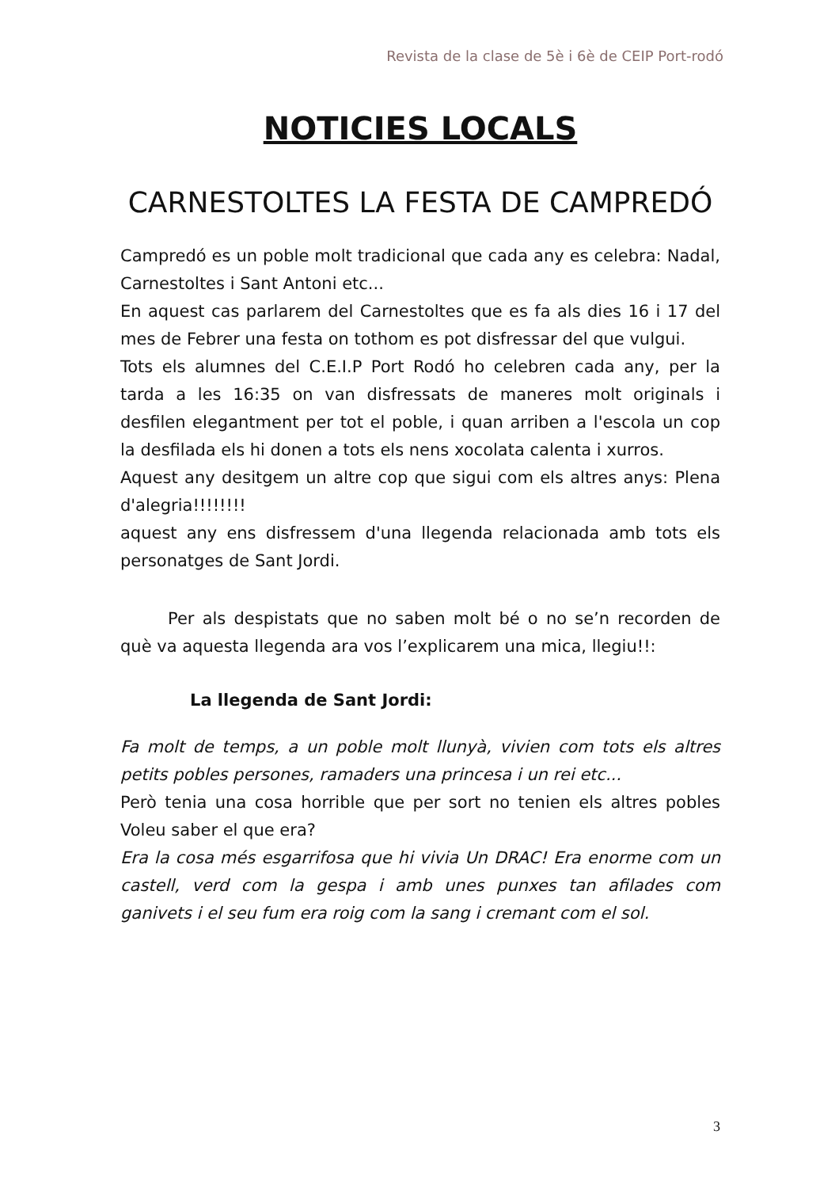Revista de la clase de 5è i 6è de CEIP Port-rodó
NOTICIES LOCALS
CARNESTOLTES LA FESTA DE CAMPREDÓ
Campredó es un poble molt tradicional que cada any es celebra: Nadal, Carnestoltes i Sant Antoni etc...
En aquest cas parlarem del Carnestoltes que es fa als dies 16 i 17 del mes de Febrer una festa on tothom es pot disfressar del que vulgui.
Tots els alumnes del C.E.I.P Port Rodó ho celebren cada any, per la tarda a les 16:35 on van disfressats de maneres molt originals i desfilen elegantment per tot el poble, i quan arriben a l'escola un cop la desfilada els hi donen a tots els nens xocolata calenta i xurros.
Aquest any desitgem un altre cop que sigui com els altres anys: Plena d'alegria!!!!!!!!
aquest any ens disfressem d'una llegenda relacionada amb tots els personatges de Sant Jordi.
Per als despistats que no saben molt bé o no se’n recorden de què va aquesta llegenda ara vos l’explicarem una mica, llegiu!!:
La llegenda de Sant Jordi:
Fa molt de temps, a un poble molt llunyà, vivien com tots els altres petits pobles persones, ramaders una princesa i un rei etc...
Però tenia una cosa horrible que per sort no tenien els altres pobles Voleu saber el que era?
Era la cosa més esgarrifosa que hi vivia Un DRAC! Era enorme com un castell, verd com la gespa i amb unes punxes tan afilades com ganivets i el seu fum era roig com la sang i cremant com el sol.
3